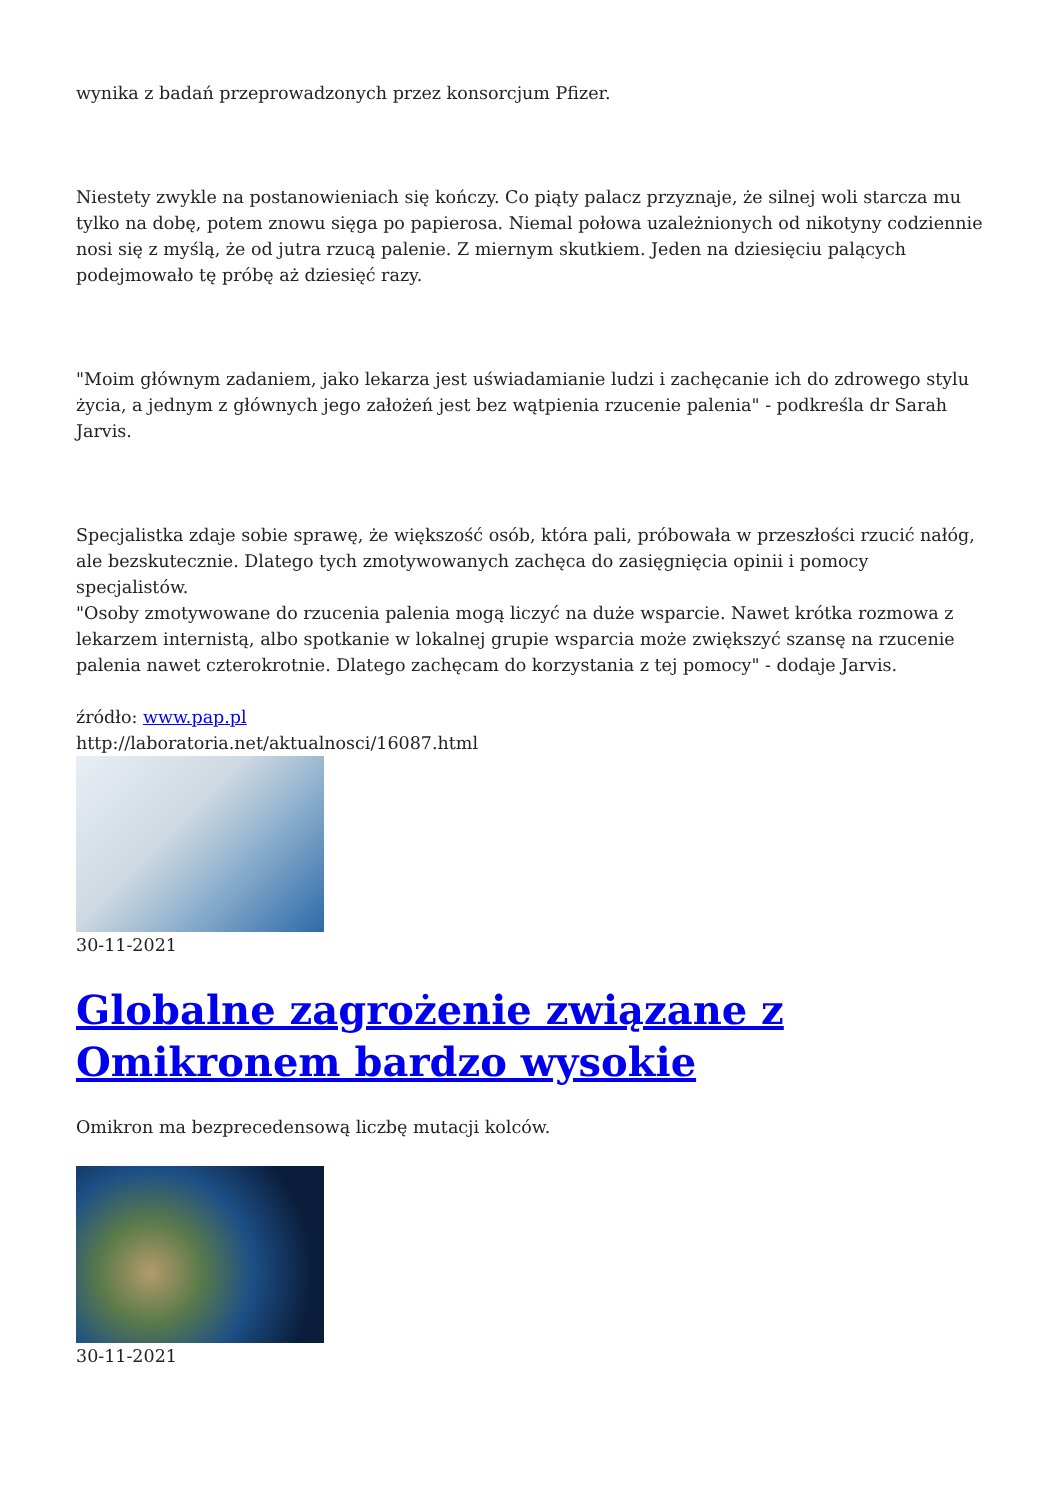wynika z badań przeprowadzonych przez konsorcjum Pfizer.
Niestety zwykle na postanowieniach się kończy. Co piąty palacz przyznaje, że silnej woli starcza mu tylko na dobę, potem znowu sięga po papierosa. Niemal połowa uzależnionych od nikotyny codziennie nosi się z myślą, że od jutra rzucą palenie. Z miernym skutkiem. Jeden na dziesięciu palących podejmowało tę próbę aż dziesięć razy.
"Moim głównym zadaniem, jako lekarza jest uświadamianie ludzi i zachęcanie ich do zdrowego stylu życia, a jednym z głównych jego założeń jest bez wątpienia rzucenie palenia" - podkreśla dr Sarah Jarvis.
Specjalistka zdaje sobie sprawę, że większość osób, która pali, próbowała w przeszłości rzucić nałóg, ale bezskutecznie. Dlatego tych zmotywowanych zachęca do zasięgnięcia opinii i pomocy specjalistów.
"Osoby zmotywowane do rzucenia palenia mogą liczyć na duże wsparcie. Nawet krótka rozmowa z lekarzem internistą, albo spotkanie w lokalnej grupie wsparcia może zwiększyć szansę na rzucenie palenia nawet czterokrotnie. Dlatego zachęcam do korzystania z tej pomocy" - dodaje Jarvis.
źródło: www.pap.pl
http://laboratoria.net/aktualnosci/16087.html
30-11-2021
Globalne zagrożenie związane z Omikronem bardzo wysokie
Omikron ma bezprecedensową liczbę mutacji kolców.
30-11-2021